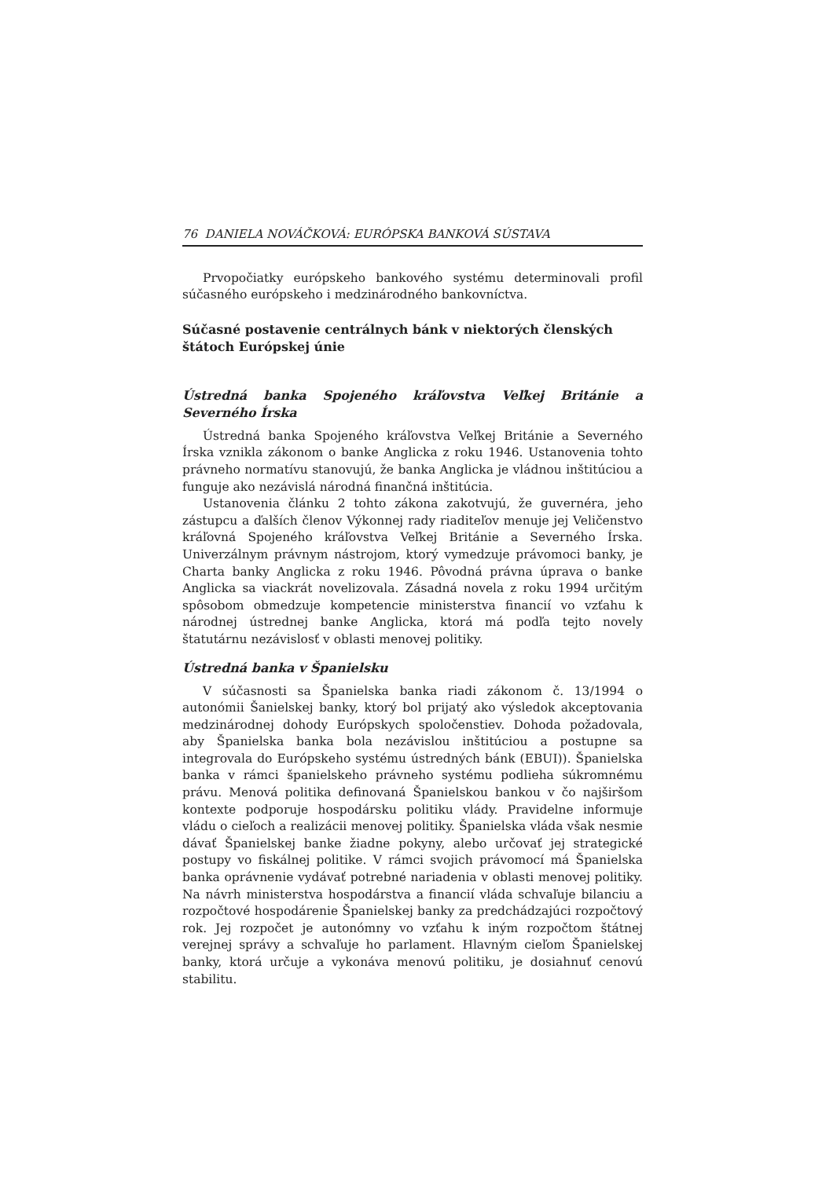76 DANIELA NOVÁČKOVÁ: EURÓPSKA BANKOVÁ SÚSTAVA
Prvopočiatky európskeho bankového systému determinovali profil súčasného európskeho i medzinárodného bankovníctva.
Súčasné postavenie centrálnych bánk v niektorých členských štátoch Európskej únie
Ústredná banka Spojeného kráľovstva Veľkej Británie a Severného Írska
Ústredná banka Spojeného kráľovstva Veľkej Británie a Severného Írska vznikla zákonom o banke Anglicka z roku 1946. Ustanovenia tohto právneho normatívu stanovujú, že banka Anglicka je vládnou inštitúciou a funguje ako nezávislá národná finančná inštitúcia.
Ustanovenia článku 2 tohto zákona zakotvujú, že guvernéra, jeho zástupcu a ďalších členov Výkonnej rady riaditeľov menuje jej Veličenstvo kráľovná Spojeného kráľovstva Veľkej Británie a Severného Írska. Univerzálnym právnym nástrojom, ktorý vymedzuje právomoci banky, je Charta banky Anglicka z roku 1946. Pôvodná právna úprava o banke Anglicka sa viackrát novelizovala. Zásadná novela z roku 1994 určitým spôsobom obmedzuje kompetencie ministerstva financií vo vzťahu k národnej ústrednej banke Anglicka, ktorá má podľa tejto novely štatutárnu nezávislosť v oblasti menovej politiky.
Ústredná banka v Španielsku
V súčasnosti sa Španielska banka riadi zákonom č. 13/1994 o autonómii Šanielskej banky, ktorý bol prijatý ako výsledok akceptovania medzinárodnej dohody Európskych spoločenstiev. Dohoda požadovala, aby Španielska banka bola nezávislou inštitúciou a postupne sa integrovala do Európskeho systému ústredných bánk (EBUI)). Španielska banka v rámci španielskeho právneho systému podlieha súkromnému právu. Menová politika definovaná Španielskou bankou v čo najširšom kontexte podporuje hospodársku politiku vlády. Pravidelne informuje vládu o cieľoch a realizácii menovej politiky. Španielska vláda však nesmie dávať Španielskej banke žiadne pokyny, alebo určovať jej strategické postupy vo fiskálnej politike. V rámci svojich právomocí má Španielska banka oprávnenie vydávať potrebné nariadenia v oblasti menovej politiky. Na návrh ministerstva hospodárstva a financií vláda schvaľuje bilanciu a rozpočtové hospodárenie Španielskej banky za predchádzajúci rozpočtový rok. Jej rozpočet je autonómny vo vzťahu k iným rozpočtom štátnej verejnej správy a schvaľuje ho parlament. Hlavným cieľom Španielskej banky, ktorá určuje a vykonáva menovú politiku, je dosiahnuť cenovú stabilitu.